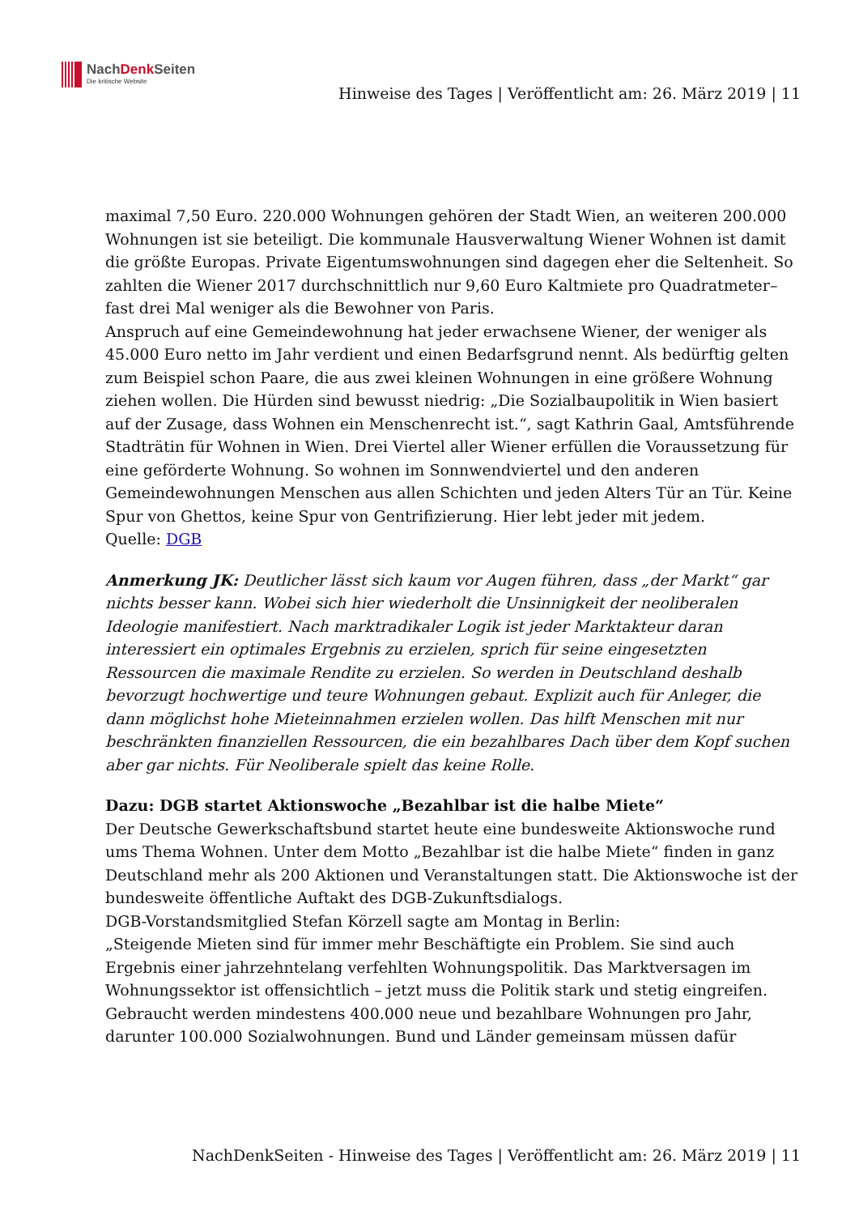NachDenk Seiten
Die kritische Website
Hinweise des Tages | Veröffentlicht am: 26. März 2019 | 11
maximal 7,50 Euro. 220.000 Wohnungen gehören der Stadt Wien, an weiteren 200.000 Wohnungen ist sie beteiligt. Die kommunale Hausverwaltung Wiener Wohnen ist damit die größte Europas. Private Eigentumswohnungen sind dagegen eher die Seltenheit. So zahlten die Wiener 2017 durchschnittlich nur 9,60 Euro Kaltmiete pro Quadratmeter– fast drei Mal weniger als die Bewohner von Paris.
Anspruch auf eine Gemeindewohnung hat jeder erwachsene Wiener, der weniger als 45.000 Euro netto im Jahr verdient und einen Bedarfsgrund nennt. Als bedürftig gelten zum Beispiel schon Paare, die aus zwei kleinen Wohnungen in eine größere Wohnung ziehen wollen. Die Hürden sind bewusst niedrig: „Die Sozialbaupolitik in Wien basiert auf der Zusage, dass Wohnen ein Menschenrecht ist.“, sagt Kathrin Gaal, Amtsführende Stadträtin für Wohnen in Wien. Drei Viertel aller Wiener erfüllen die Voraussetzung für eine geförderte Wohnung. So wohnen im Sonnwendviertel und den anderen Gemeindewohnungen Menschen aus allen Schichten und jeden Alters Tür an Tür. Keine Spur von Ghettos, keine Spur von Gentrifizierung. Hier lebt jeder mit jedem.
Quelle: DGB
Anmerkung JK: Deutlicher lässt sich kaum vor Augen führen, dass „der Markt“ gar nichts besser kann. Wobei sich hier wiederholt die Unsinnigkeit der neoliberalen Ideologie manifestiert. Nach marktradikaler Logik ist jeder Marktakteur daran interessiert ein optimales Ergebnis zu erzielen, sprich für seine eingesetzten Ressourcen die maximale Rendite zu erzielen. So werden in Deutschland deshalb bevorzugt hochwertige und teure Wohnungen gebaut. Explizit auch für Anleger, die dann möglichst hohe Mieteinnahmen erzielen wollen. Das hilft Menschen mit nur beschränkten finanziellen Ressourcen, die ein bezahlbares Dach über dem Kopf suchen aber gar nichts. Für Neoliberale spielt das keine Rolle.
Dazu: DGB startet Aktionswoche „Bezahlbar ist die halbe Miete“
Der Deutsche Gewerkschaftsbund startet heute eine bundesweite Aktionswoche rund ums Thema Wohnen. Unter dem Motto „Bezahlbar ist die halbe Miete“ finden in ganz Deutschland mehr als 200 Aktionen und Veranstaltungen statt. Die Aktionswoche ist der bundesweite öffentliche Auftakt des DGB-Zukunftsdialogs.
DGB-Vorstandsmitglied Stefan Körzell sagte am Montag in Berlin:
„Steigende Mieten sind für immer mehr Beschäftigte ein Problem. Sie sind auch Ergebnis einer jahrzehntelang verfehlten Wohnungspolitik. Das Marktversagen im Wohnungssektor ist offensichtlich – jetzt muss die Politik stark und stetig eingreifen. Gebraucht werden mindestens 400.000 neue und bezahlbare Wohnungen pro Jahr, darunter 100.000 Sozialwohnungen. Bund und Länder gemeinsam müssen dafür
NachDenkSeiten - Hinweise des Tages | Veröffentlicht am: 26. März 2019 | 11